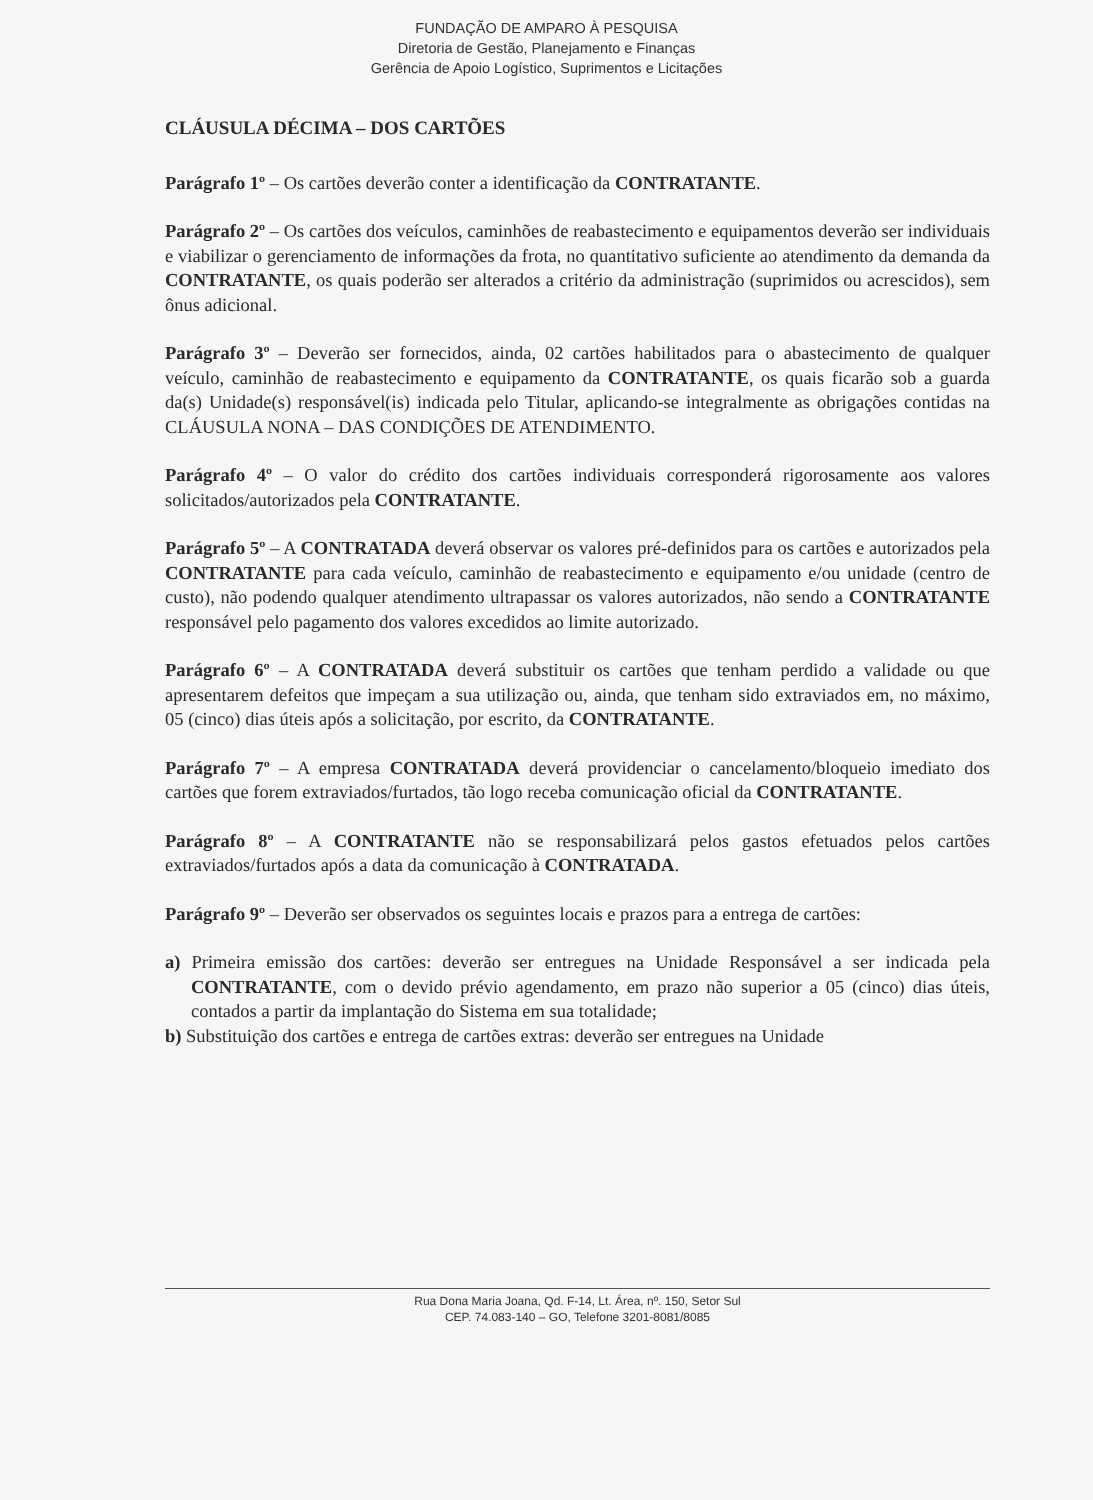FUNDAÇÃO DE AMPARO À PESQUISA
Diretoria de Gestão, Planejamento e Finanças
Gerência de Apoio Logístico, Suprimentos e Licitações
CLÁUSULA DÉCIMA – DOS CARTÕES
Parágrafo 1º – Os cartões deverão conter a identificação da CONTRATANTE.
Parágrafo 2º – Os cartões dos veículos, caminhões de reabastecimento e equipamentos deverão ser individuais e viabilizar o gerenciamento de informações da frota, no quantitativo suficiente ao atendimento da demanda da CONTRATANTE, os quais poderão ser alterados a critério da administração (suprimidos ou acrescidos), sem ônus adicional.
Parágrafo 3º – Deverão ser fornecidos, ainda, 02 cartões habilitados para o abastecimento de qualquer veículo, caminhão de reabastecimento e equipamento da CONTRATANTE, os quais ficarão sob a guarda da(s) Unidade(s) responsável(is) indicada pelo Titular, aplicando-se integralmente as obrigações contidas na CLÁUSULA NONA – DAS CONDIÇÕES DE ATENDIMENTO.
Parágrafo 4º – O valor do crédito dos cartões individuais corresponderá rigorosamente aos valores solicitados/autorizados pela CONTRATANTE.
Parágrafo 5º – A CONTRATADA deverá observar os valores pré-definidos para os cartões e autorizados pela CONTRATANTE para cada veículo, caminhão de reabastecimento e equipamento e/ou unidade (centro de custo), não podendo qualquer atendimento ultrapassar os valores autorizados, não sendo a CONTRATANTE responsável pelo pagamento dos valores excedidos ao limite autorizado.
Parágrafo 6º – A CONTRATADA deverá substituir os cartões que tenham perdido a validade ou que apresentarem defeitos que impeçam a sua utilização ou, ainda, que tenham sido extraviados em, no máximo, 05 (cinco) dias úteis após a solicitação, por escrito, da CONTRATANTE.
Parágrafo 7º – A empresa CONTRATADA deverá providenciar o cancelamento/bloqueio imediato dos cartões que forem extraviados/furtados, tão logo receba comunicação oficial da CONTRATANTE.
Parágrafo 8º – A CONTRATANTE não se responsabilizará pelos gastos efetuados pelos cartões extraviados/furtados após a data da comunicação à CONTRATADA.
Parágrafo 9º – Deverão ser observados os seguintes locais e prazos para a entrega de cartões:
a) Primeira emissão dos cartões: deverão ser entregues na Unidade Responsável a ser indicada pela CONTRATANTE, com o devido prévio agendamento, em prazo não superior a 05 (cinco) dias úteis, contados a partir da implantação do Sistema em sua totalidade;
b) Substituição dos cartões e entrega de cartões extras: deverão ser entregues na Unidade
Rua Dona Maria Joana, Qd. F-14, Lt. Área, nº. 150, Setor Sul
CEP. 74.083-140 – GO, Telefone 3201-8081/8085